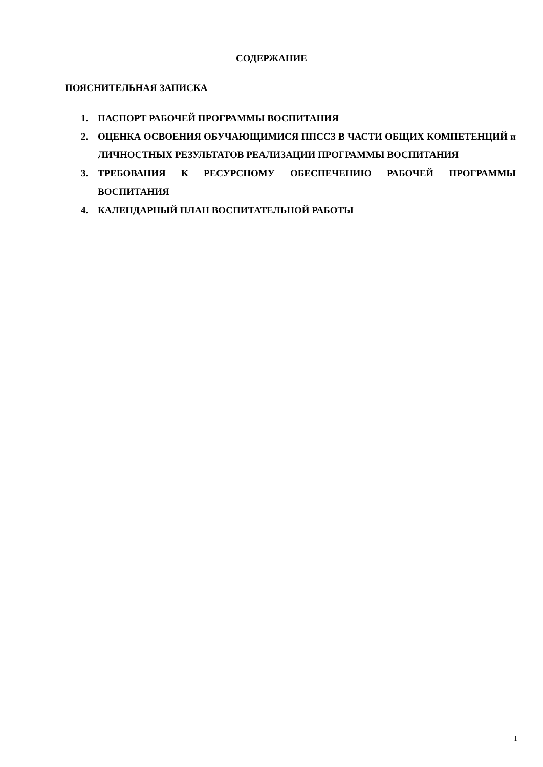СОДЕРЖАНИЕ
ПОЯСНИТЕЛЬНАЯ ЗАПИСКА
1. ПАСПОРТ РАБОЧЕЙ ПРОГРАММЫ ВОСПИТАНИЯ
2. ОЦЕНКА ОСВОЕНИЯ ОБУЧАЮЩИМИСЯ ППССЗ В ЧАСТИ ОБЩИХ КОМПЕТЕНЦИЙ и ЛИЧНОСТНЫХ РЕЗУЛЬТАТОВ РЕАЛИЗАЦИИ ПРОГРАММЫ ВОСПИТАНИЯ
3. ТРЕБОВАНИЯ К РЕСУРСНОМУ ОБЕСПЕЧЕНИЮ РАБОЧЕЙ ПРОГРАММЫ ВОСПИТАНИЯ
4. КАЛЕНДАРНЫЙ ПЛАН ВОСПИТАТЕЛЬНОЙ РАБОТЫ
1